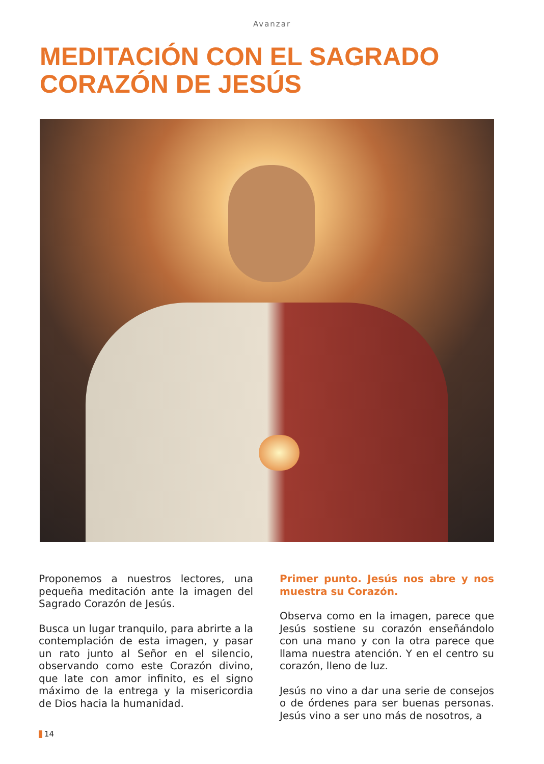Avanzar
MEDITACIÓN CON EL SAGRADO
CORAZÓN DE JESÚS
Proponemos a nuestros lectores, una pequeña meditación ante la imagen del Sagrado Corazón de Jesús.
Busca un lugar tranquilo, para abrirte a la contemplación de esta imagen, y pasar un rato junto al Señor en el silencio, observando como este Corazón divino, que late con amor infinito, es el signo máximo de la entrega y la misericordia de Dios hacia la humanidad.
Primer punto. Jesús nos abre y nos muestra su Corazón.
Observa como en la imagen, parece que Jesús sostiene su corazón enseñándolo con una mano y con la otra parece que llama nuestra atención. Y en el centro su corazón, lleno de luz.
Jesús no vino a dar una serie de consejos o de órdenes para ser buenas personas. Jesús vino a ser uno más de nosotros, a
14